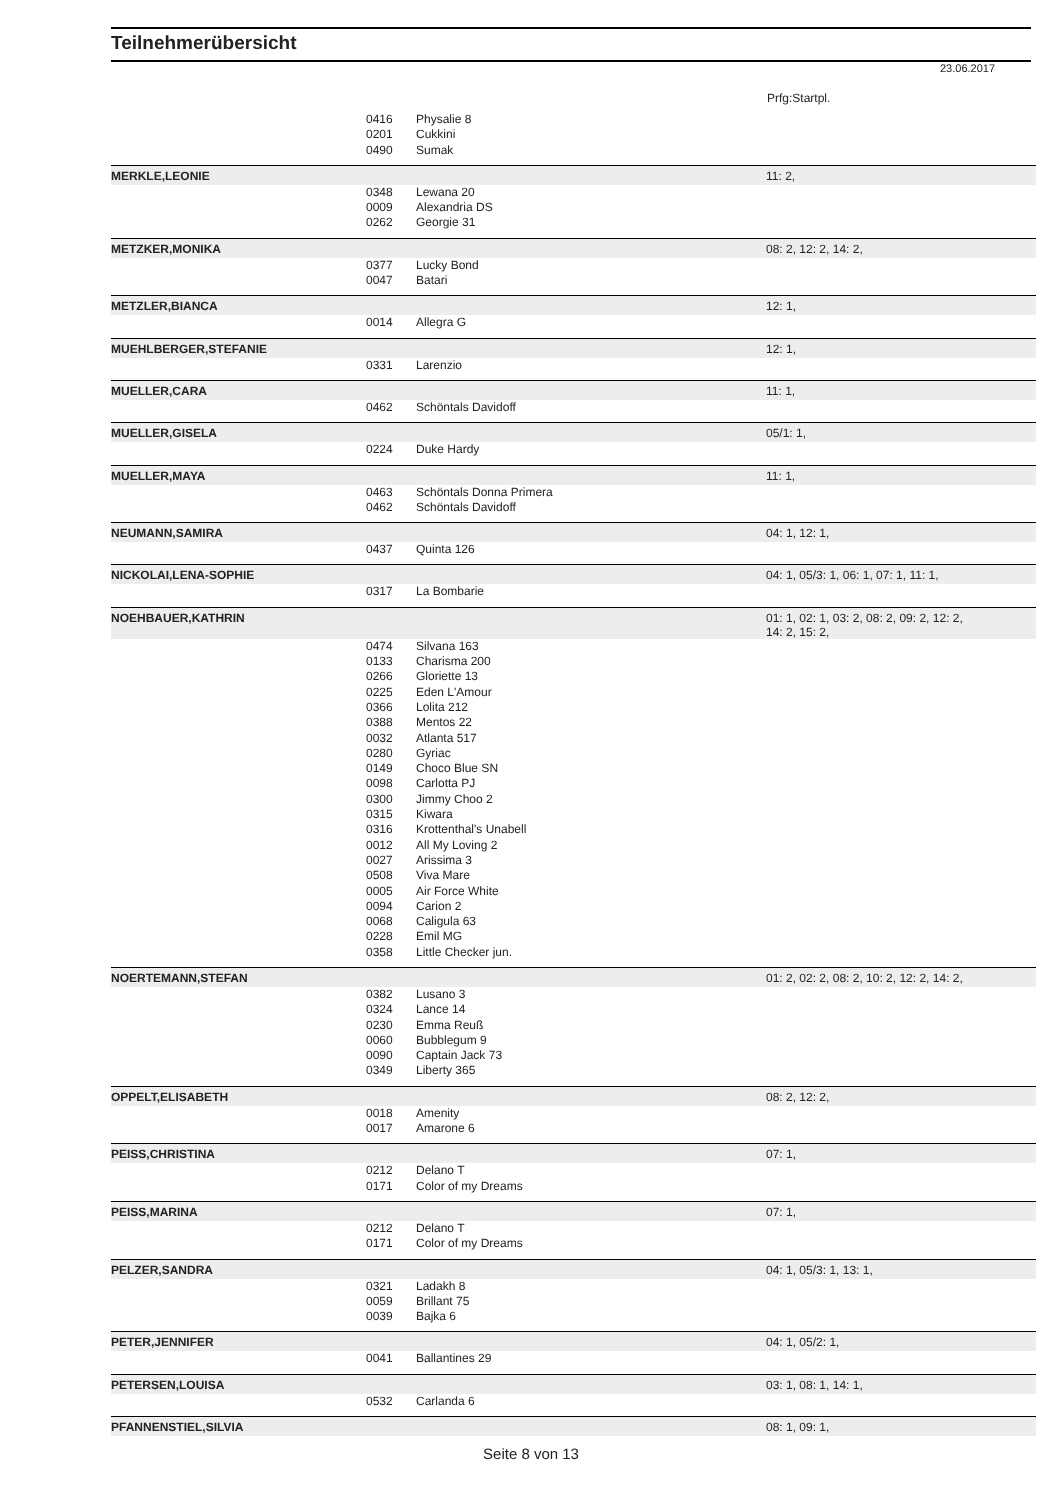Teilnehmerübersicht
23.06.2017
Prfg:Startpl.
| | 0416 | Physalie 8 | |
| | 0201 | Cukkini | |
| | 0490 | Sumak | |
| MERKLE,LEONIE | | | 11: 2, |
| | 0348 | Lewana 20 | |
| | 0009 | Alexandria DS | |
| | 0262 | Georgie 31 | |
| METZKER,MONIKA | | | 08: 2, 12: 2, 14: 2, |
| | 0377 | Lucky Bond | |
| | 0047 | Batari | |
| METZLER,BIANCA | | | 12: 1, |
| | 0014 | Allegra G | |
| MUEHLBERGER,STEFANIE | | | 12: 1, |
| | 0331 | Larenzio | |
| MUELLER,CARA | | | 11: 1, |
| | 0462 | Schöntals Davidoff | |
| MUELLER,GISELA | | | 05/1: 1, |
| | 0224 | Duke Hardy | |
| MUELLER,MAYA | | | 11: 1, |
| | 0463 | Schöntals Donna Primera | |
| | 0462 | Schöntals Davidoff | |
| NEUMANN,SAMIRA | | | 04: 1, 12: 1, |
| | 0437 | Quinta 126 | |
| NICKOLAI,LENA-SOPHIE | | | 04: 1, 05/3: 1, 06: 1, 07: 1, 11: 1, |
| | 0317 | La Bombarie | |
| NOEHBAUER,KATHRIN | | | 01: 1, 02: 1, 03: 2, 08: 2, 09: 2, 12: 2, 14: 2, 15: 2, |
| | 0474 | Silvana 163 | |
| | 0133 | Charisma 200 | |
| | 0266 | Gloriette 13 | |
| | 0225 | Eden L'Amour | |
| | 0366 | Lolita 212 | |
| | 0388 | Mentos 22 | |
| | 0032 | Atlanta 517 | |
| | 0280 | Gyriac | |
| | 0149 | Choco Blue SN | |
| | 0098 | Carlotta PJ | |
| | 0300 | Jimmy Choo 2 | |
| | 0315 | Kiwara | |
| | 0316 | Krottenthal's Unabell | |
| | 0012 | All My Loving 2 | |
| | 0027 | Arissima 3 | |
| | 0508 | Viva Mare | |
| | 0005 | Air Force White | |
| | 0094 | Carion 2 | |
| | 0068 | Caligula 63 | |
| | 0228 | Emil MG | |
| | 0358 | Little Checker jun. | |
| NOERTEMANN,STEFAN | | | 01: 2, 02: 2, 08: 2, 10: 2, 12: 2, 14: 2, |
| | 0382 | Lusano 3 | |
| | 0324 | Lance 14 | |
| | 0230 | Emma Reuß | |
| | 0060 | Bubblegum 9 | |
| | 0090 | Captain Jack 73 | |
| | 0349 | Liberty 365 | |
| OPPELT,ELISABETH | | | 08: 2, 12: 2, |
| | 0018 | Amenity | |
| | 0017 | Amarone 6 | |
| PEISS,CHRISTINA | | | 07: 1, |
| | 0212 | Delano T | |
| | 0171 | Color of my Dreams | |
| PEISS,MARINA | | | 07: 1, |
| | 0212 | Delano T | |
| | 0171 | Color of my Dreams | |
| PELZER,SANDRA | | | 04: 1, 05/3: 1, 13: 1, |
| | 0321 | Ladakh 8 | |
| | 0059 | Brillant 75 | |
| | 0039 | Bajka 6 | |
| PETER,JENNIFER | | | 04: 1, 05/2: 1, |
| | 0041 | Ballantines 29 | |
| PETERSEN,LOUISA | | | 03: 1, 08: 1, 14: 1, |
| | 0532 | Carlanda 6 | |
| PFANNENSTIEL,SILVIA | | | 08: 1, 09: 1, |
Seite 8 von 13